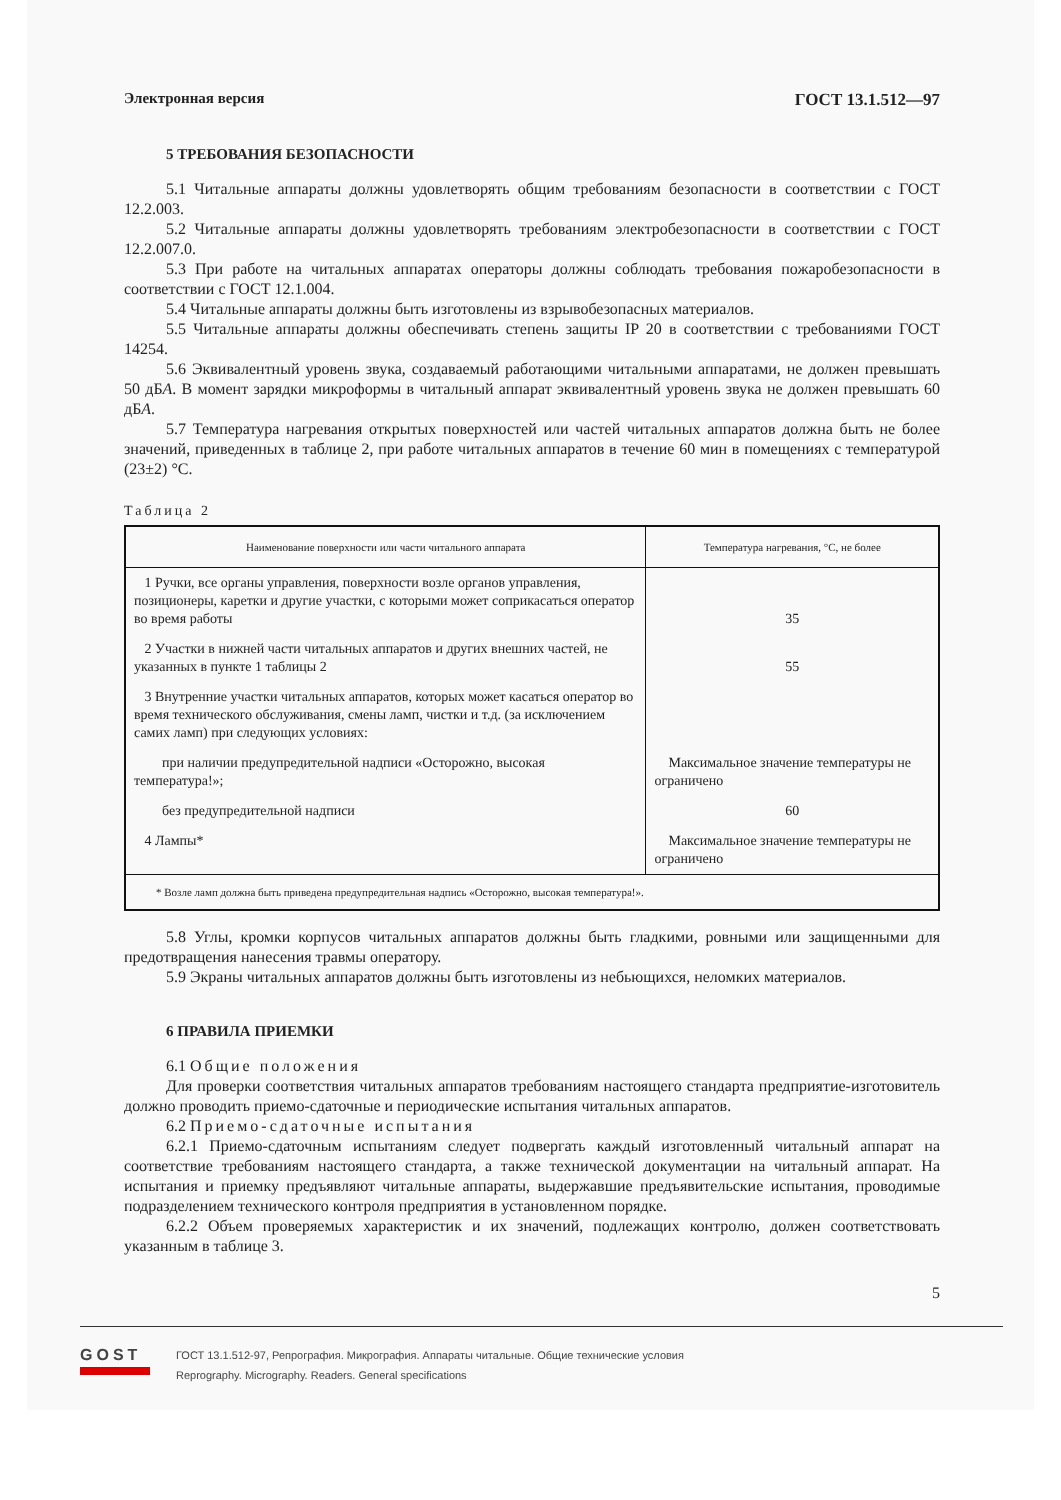Электронная версия ГОСТ 13.1.512—97
5 ТРЕБОВАНИЯ БЕЗОПАСНОСТИ
5.1 Читальные аппараты должны удовлетворять общим требованиям безопасности в соответствии с ГОСТ 12.2.003.
5.2 Читальные аппараты должны удовлетворять требованиям электробезопасности в соответствии с ГОСТ 12.2.007.0.
5.3 При работе на читальных аппаратах операторы должны соблюдать требования пожаробезопасности в соответствии с ГОСТ 12.1.004.
5.4 Читальные аппараты должны быть изготовлены из взрывобезопасных материалов.
5.5 Читальные аппараты должны обеспечивать степень защиты IP 20 в соответствии с требованиями ГОСТ 14254.
5.6 Эквивалентный уровень звука, создаваемый работающими читальными аппаратами, не должен превышать 50 дБА. В момент зарядки микроформы в читальный аппарат эквивалентный уровень звука не должен превышать 60 дБА.
5.7 Температура нагревания открытых поверхностей или частей читальных аппаратов должна быть не более значений, приведенных в таблице 2, при работе читальных аппаратов в течение 60 мин в помещениях с температурой (23±2) °С.
Таблица 2
| Наименование поверхности или части читального аппарата | Температура нагревания, °С, не более |
| --- | --- |
| 1 Ручки, все органы управления, поверхности возле органов управления, позиционеры, каретки и другие участки, с которыми может соприкасаться оператор во время работы | 35 |
| 2 Участки в нижней части читальных аппаратов и других внешних частей, не указанных в пункте 1 таблицы 2 | 55 |
| 3 Внутренние участки читальных аппаратов, которых может касаться оператор во время технического обслуживания, смены ламп, чистки и т.д. (за исключением самих ламп) при следующих условиях: | |
| при наличии предупредительной надписи «Осторожно, высокая температура!»; | Максимальное значение температуры не ограничено |
| без предупредительной надписи | 60 |
| 4 Лампы* | Максимальное значение температуры не ограничено |
| * Возле ламп должна быть приведена предупредительная надпись «Осторожно, высокая температура!». | |
5.8 Углы, кромки корпусов читальных аппаратов должны быть гладкими, ровными или защищенными для предотвращения нанесения травмы оператору.
5.9 Экраны читальных аппаратов должны быть изготовлены из небьющихся, неломких материалов.
6 ПРАВИЛА ПРИЕМКИ
6.1 Общие положения
Для проверки соответствия читальных аппаратов требованиям настоящего стандарта предприятие-изготовитель должно проводить приемо-сдаточные и периодические испытания читальных аппаратов.
6.2 Приемо-сдаточные испытания
6.2.1 Приемо-сдаточным испытаниям следует подвергать каждый изготовленный читальный аппарат на соответствие требованиям настоящего стандарта, а также технической документации на читальный аппарат. На испытания и приемку предъявляют читальные аппараты, выдержавшие предъявительские испытания, проводимые подразделением технического контроля предприятия в установленном порядке.
6.2.2 Объем проверяемых характеристик и их значений, подлежащих контролю, должен соответствовать указанным в таблице 3.
5
GOST
ГОСТ 13.1.512-97, Репрография. Микрография. Аппараты читальные. Общие технические условия
Reprography. Micrography. Readers. General specifications